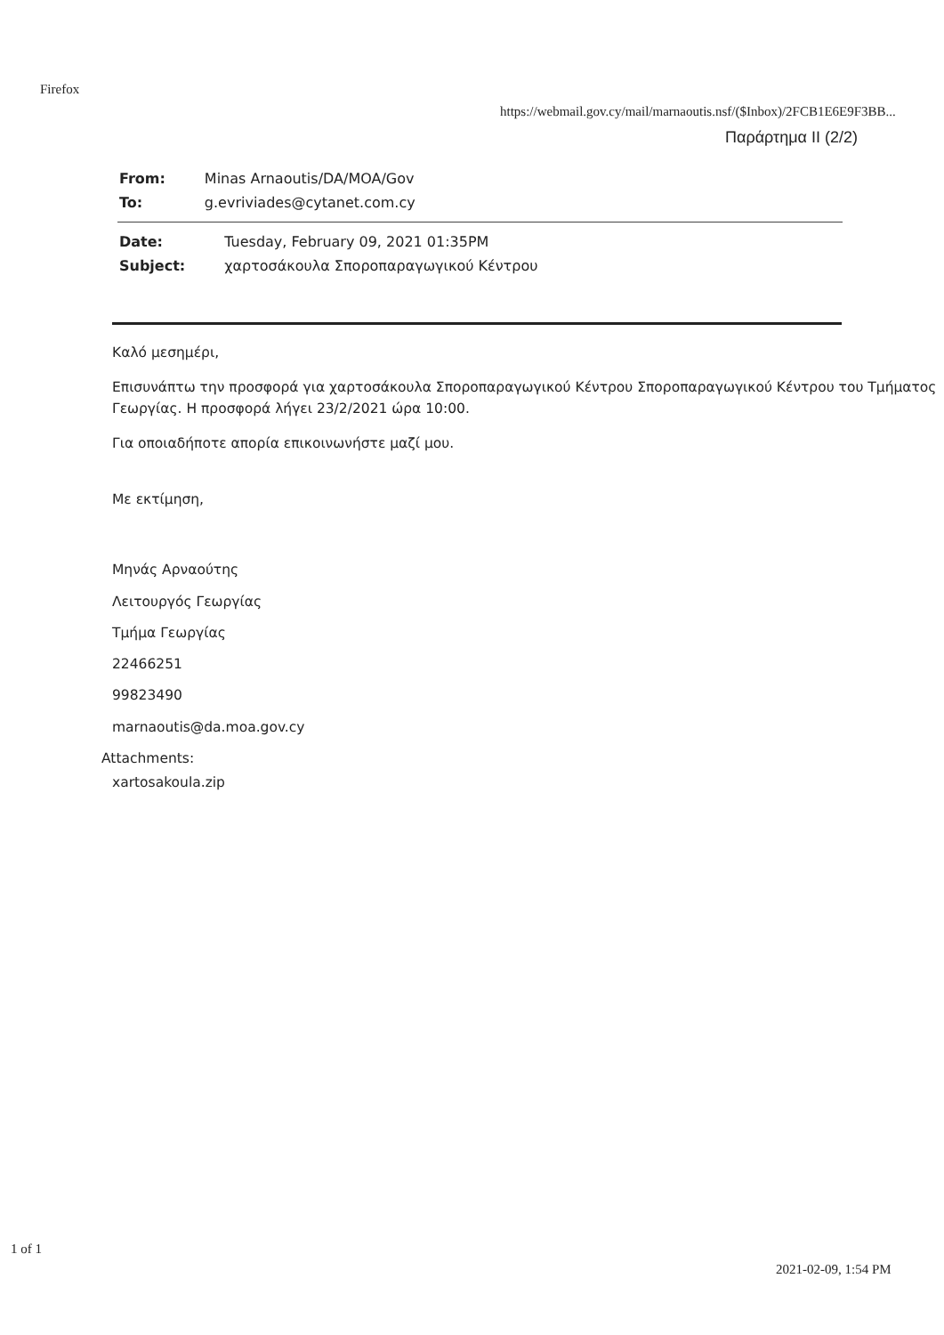Firefox
https://webmail.gov.cy/mail/marnaoutis.nsf/($Inbox)/2FCB1E6E9F3BB...
Παράρτημα II (2/2)
| From: | Minas Arnaoutis/DA/MOA/Gov |
| To: | g.evriviades@cytanet.com.cy |
| Date: | Tuesday, February 09, 2021 01:35PM |
| Subject: | χαρτοσάκουλα Σποροπαραγωγικού Κέντρου |
Καλό μεσημέρι,
Επισυνάπτω την προσφορά για χαρτοσάκουλα Σποροπαραγωγικού Κέντρου Σποροπαραγωγικού Κέντρου του Τμήματος Γεωργίας. Η προσφορά λήγει 23/2/2021 ώρα 10:00.
Για οποιαδήποτε απορία επικοινωνήστε μαζί μου.
Με εκτίμηση,
Μηνάς Αρναούτης
Λειτουργός Γεωργίας
Τμήμα Γεωργίας
22466251
99823490
marnaoutis@da.moa.gov.cy
Attachments:
xartosakoula.zip
1 of 1
2021-02-09, 1:54 PM